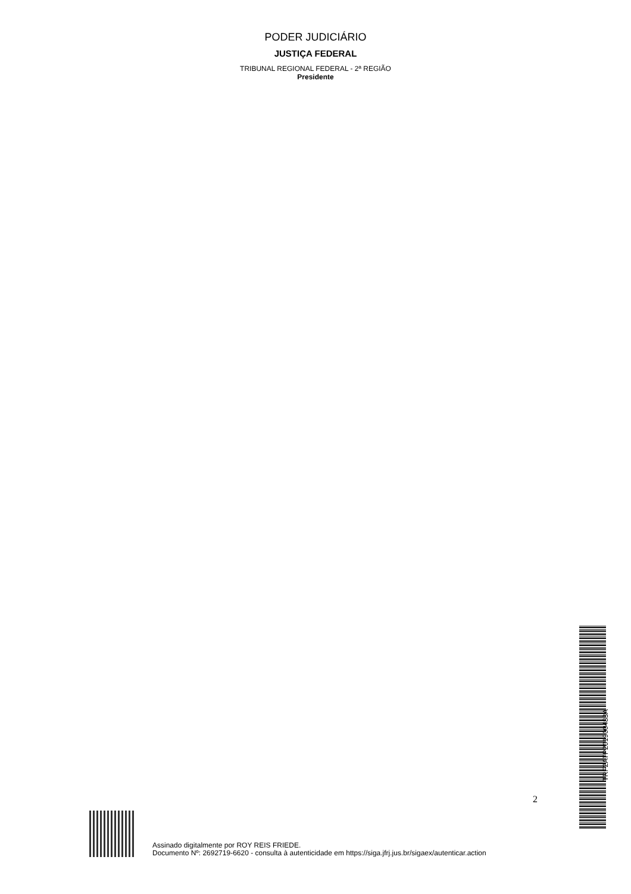PODER JUDICIÁRIO
JUSTIÇA FEDERAL
TRIBUNAL REGIONAL FEDERAL - 2ª REGIÃO
Presidente
2
TRF2ATP201900483A
Assinado digitalmente por ROY REIS FRIEDE.
Documento Nº: 2692719-6620 - consulta à autenticidade em https://siga.jfrj.jus.br/sigaex/autenticar.action